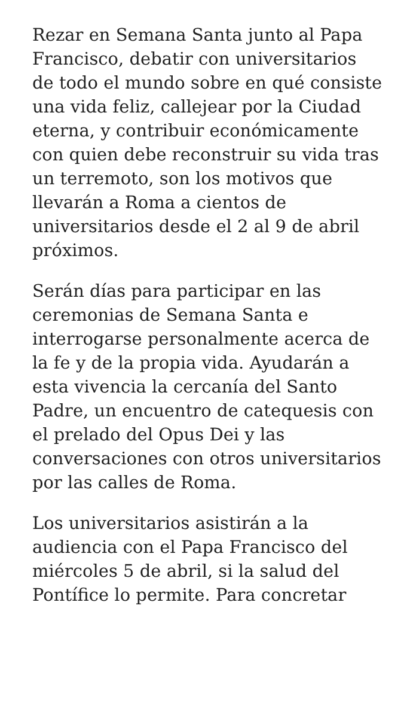Rezar en Semana Santa junto al Papa Francisco, debatir con universitarios de todo el mundo sobre en qué consiste una vida feliz, callejear por la Ciudad eterna, y contribuir económicamente con quien debe reconstruir su vida tras un terremoto, son los motivos que llevarán a Roma a cientos de universitarios desde el 2 al 9 de abril próximos.
Serán días para participar en las ceremonias de Semana Santa e interrogarse personalmente acerca de la fe y de la propia vida. Ayudarán a esta vivencia la cercanía del Santo Padre, un encuentro de catequesis con el prelado del Opus Dei y las conversaciones con otros universitarios por las calles de Roma.
Los universitarios asistirán a la audiencia con el Papa Francisco del miércoles 5 de abril, si la salud del Pontífice lo permite. Para concretar